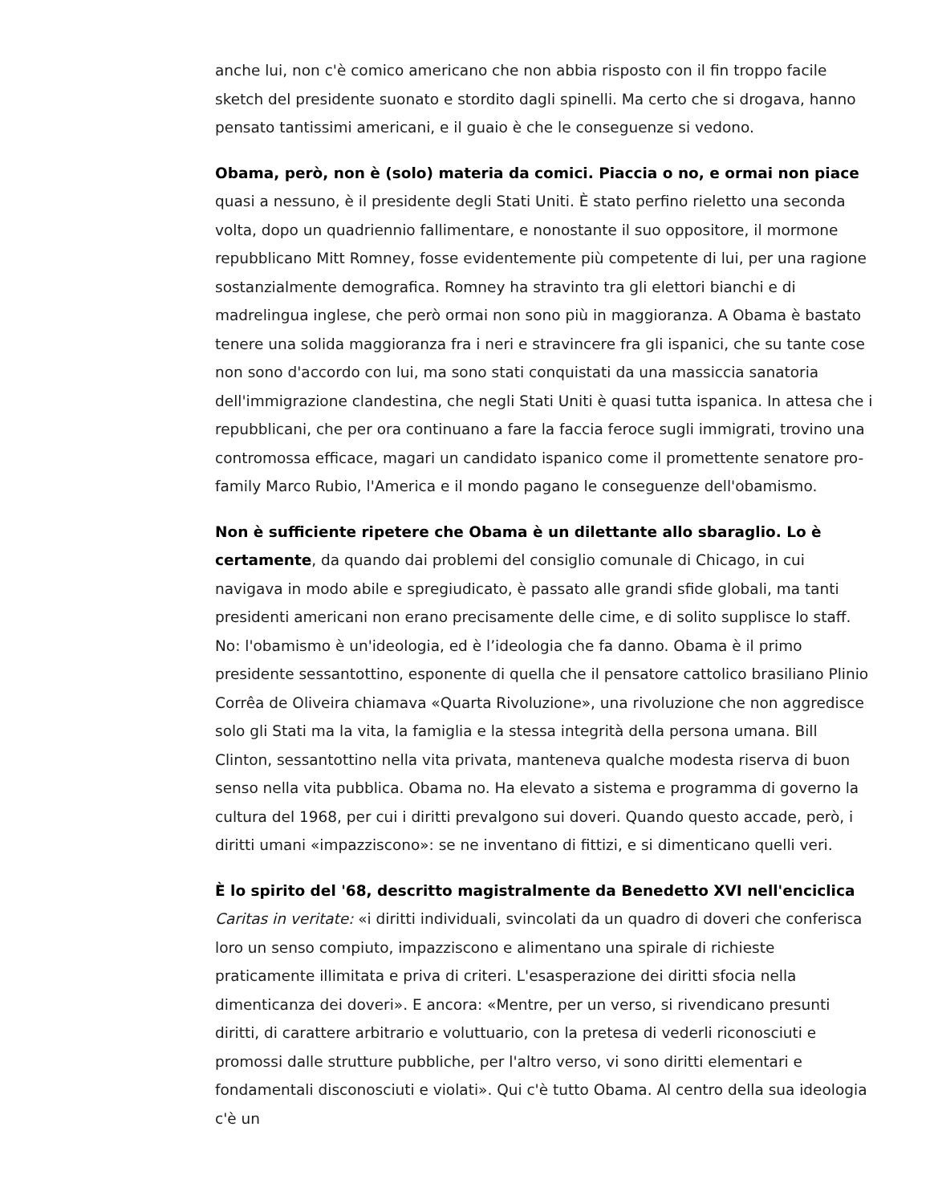anche lui, non c'è comico americano che non abbia risposto con il fin troppo facile sketch del presidente suonato e stordito dagli spinelli. Ma certo che si drogava, hanno pensato tantissimi americani, e il guaio è che le conseguenze si vedono.
Obama, però, non è (solo) materia da comici. Piaccia o no, e ormai non piace quasi a nessuno, è il presidente degli Stati Uniti. È stato perfino rieletto una seconda volta, dopo un quadriennio fallimentare, e nonostante il suo oppositore, il mormone repubblicano Mitt Romney, fosse evidentemente più competente di lui, per una ragione sostanzialmente demografica. Romney ha stravinto tra gli elettori bianchi e di madrelingua inglese, che però ormai non sono più in maggioranza. A Obama è bastato tenere una solida maggioranza fra i neri e stravincere fra gli ispanici, che su tante cose non sono d'accordo con lui, ma sono stati conquistati da una massiccia sanatoria dell'immigrazione clandestina, che negli Stati Uniti è quasi tutta ispanica. In attesa che i repubblicani, che per ora continuano a fare la faccia feroce sugli immigrati, trovino una contromossa efficace, magari un candidato ispanico come il promettente senatore pro-family Marco Rubio, l'America e il mondo pagano le conseguenze dell'obamismo.
Non è sufficiente ripetere che Obama è un dilettante allo sbaraglio. Lo è certamente, da quando dai problemi del consiglio comunale di Chicago, in cui navigava in modo abile e spregiudicato, è passato alle grandi sfide globali, ma tanti presidenti americani non erano precisamente delle cime, e di solito supplisce lo staff. No: l'obamismo è un'ideologia, ed è l’ideologia che fa danno. Obama è il primo presidente sessantottino, esponente di quella che il pensatore cattolico brasiliano Plinio Corrêa de Oliveira chiamava «Quarta Rivoluzione», una rivoluzione che non aggredisce solo gli Stati ma la vita, la famiglia e la stessa integrità della persona umana. Bill Clinton, sessantottino nella vita privata, manteneva qualche modesta riserva di buon senso nella vita pubblica. Obama no. Ha elevato a sistema e programma di governo la cultura del 1968, per cui i diritti prevalgono sui doveri. Quando questo accade, però, i diritti umani «impazziscono»: se ne inventano di fittizi, e si dimenticano quelli veri.
È lo spirito del '68, descritto magistralmente da Benedetto XVI nell'enciclica Caritas in veritate: «i diritti individuali, svincolati da un quadro di doveri che conferisca loro un senso compiuto, impazziscono e alimentano una spirale di richieste praticamente illimitata e priva di criteri. L'esasperazione dei diritti sfocia nella dimenticanza dei doveri». E ancora: «Mentre, per un verso, si rivendicano presunti diritti, di carattere arbitrario e voluttuario, con la pretesa di vederli riconosciuti e promossi dalle strutture pubbliche, per l'altro verso, vi sono diritti elementari e fondamentali disconosciuti e violati». Qui c'è tutto Obama. Al centro della sua ideologia c'è un